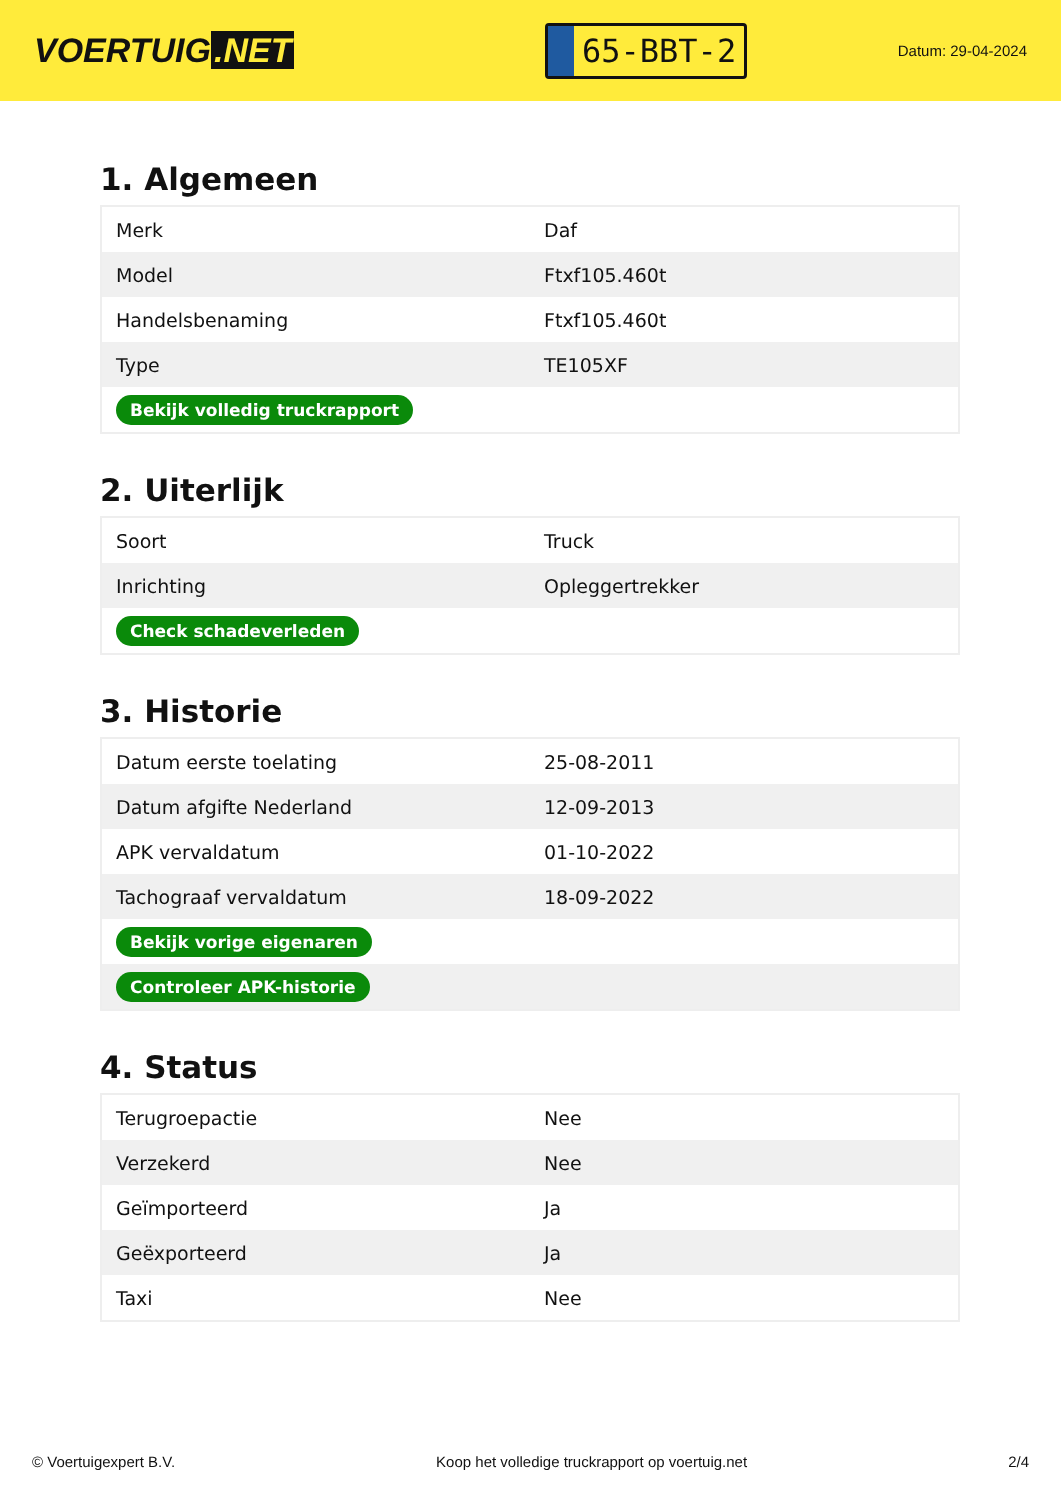VOERTUIG.NET
65-BBT-2
Datum: 29-04-2024
1. Algemeen
| Merk | Daf |
| Model | Ftxf105.460t |
| Handelsbenaming | Ftxf105.460t |
| Type | TE105XF |
| Bekijk volledig truckrapport | |
2. Uiterlijk
| Soort | Truck |
| Inrichting | Opleggertrekker |
| Check schadeverleden | |
3. Historie
| Datum eerste toelating | 25-08-2011 |
| Datum afgifte Nederland | 12-09-2013 |
| APK vervaldatum | 01-10-2022 |
| Tachograaf vervaldatum | 18-09-2022 |
| Bekijk vorige eigenaren | |
| Controleer APK-historie | |
4. Status
| Terugroepactie | Nee |
| Verzekerd | Nee |
| Geïmporteerd | Ja |
| Geëxporteerd | Ja |
| Taxi | Nee |
© Voertuigexpert B.V. Koop het volledige truckrapport op voertuig.net 2/4